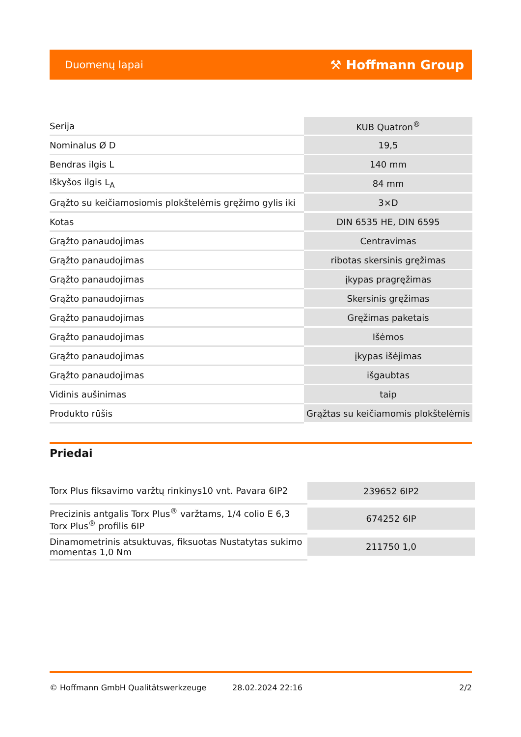Duomenų lapai ⚒ Hoffmann Group
| Serija | KUB Quatron<sup>®</sup> |
| Nominalus Ø D | 19,5 |
| Bendras ilgis L | 140 mm |
| Iškyšos ilgis L<sub>A</sub> | 84 mm |
| Grąžto su keičiamosiomis plokštelėmis gręžimo gylis iki | 3×D |
| Kotas | DIN 6535 HE, DIN 6595 |
| Grąžto panaudojimas | Centravimas |
| Grąžto panaudojimas | ribotas skersinis gręžimas |
| Grąžto panaudojimas | įkypas pragręžimas |
| Grąžto panaudojimas | Skersinis gręžimas |
| Grąžto panaudojimas | Gręžimas paketais |
| Grąžto panaudojimas | Išėmos |
| Grąžto panaudojimas | įkypas išėjimas |
| Grąžto panaudojimas | išgaubtas |
| Vidinis aušinimas | taip |
| Produkto rūšis | Grąžtas su keičiamomis plokštelėmis |
Priedai
| Torx Plus fiksavimo varžtų rinkinys10 vnt. Pavara 6IP2 | 239652 6IP2 |
| Precizinis antgalis Torx Plus<sup>®</sup> varžtams, 1/4 colio E 6,3 Torx Plus<sup>®</sup> profilis 6IP | 674252 6IP |
| Dinamometrinis atsuktuvas, fiksuotas Nustatytas sukimo momentas 1,0 Nm | 211750 1,0 |
© Hoffmann GmbH Qualitätswerkzeuge 28.02.2024 22:16 2/2